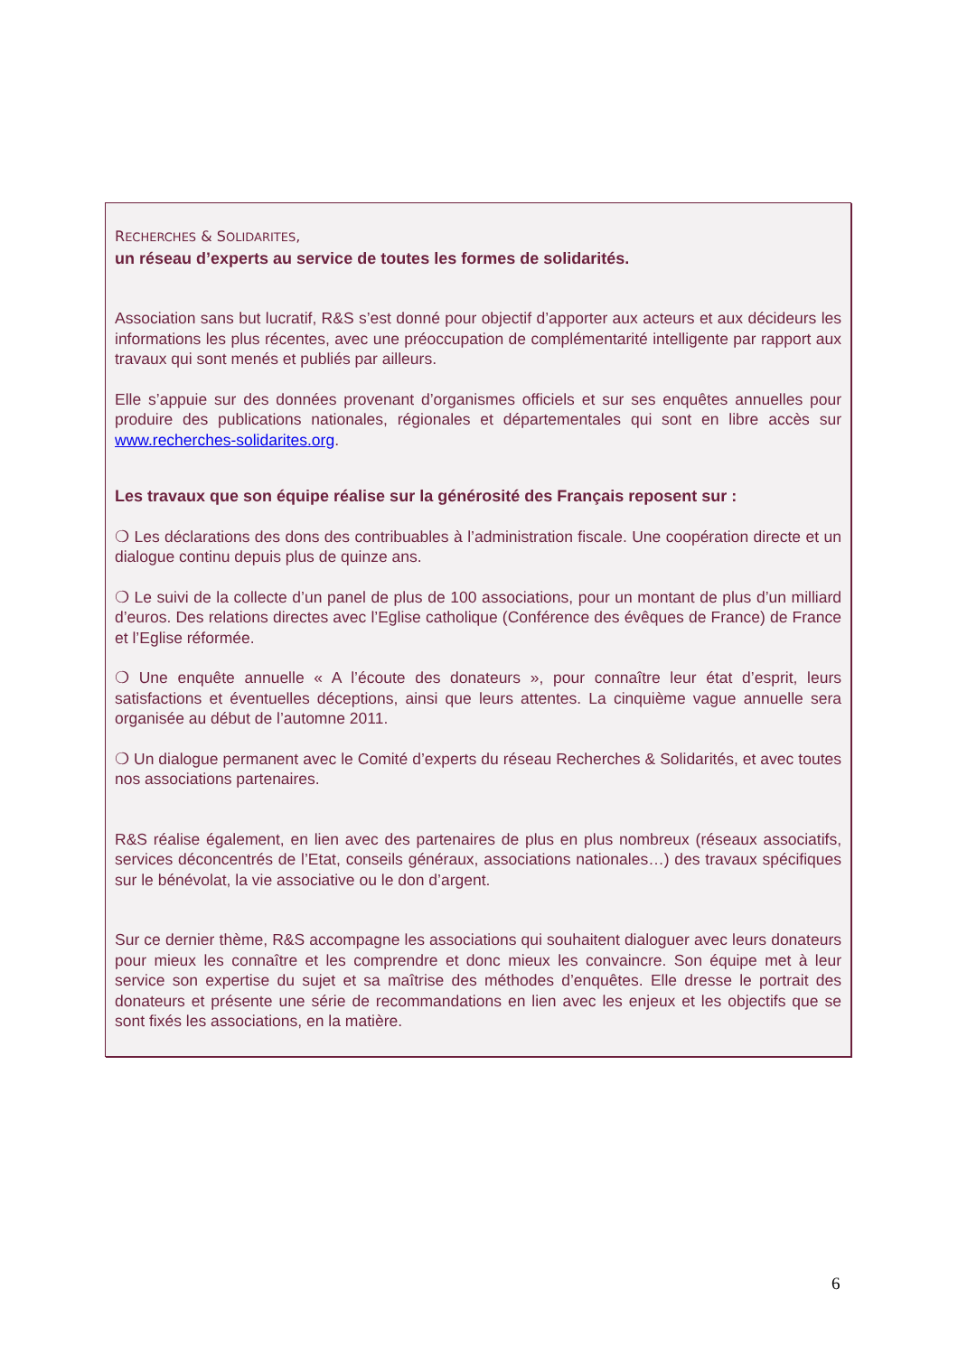RECHERCHES & SOLIDARITES,
un réseau d’experts au service de toutes les formes de solidarités.
Association sans but lucratif, R&S s’est donné pour objectif d’apporter aux acteurs et aux décideurs les informations les plus récentes, avec une préoccupation de complémentarité intelligente par rapport aux travaux qui sont menés et publiés par ailleurs.
Elle s’appuie sur des données provenant d’organismes officiels et sur ses enquêtes annuelles pour produire des publications nationales, régionales et départementales qui sont en libre accès sur www.recherches-solidarites.org.
Les travaux que son équipe réalise sur la générosité des Français reposent sur :
❍ Les déclarations des dons des contribuables à l’administration fiscale. Une coopération directe et un dialogue continu depuis plus de quinze ans.
❍ Le suivi de la collecte d’un panel de plus de 100 associations, pour un montant de plus d’un milliard d’euros. Des relations directes avec l’Eglise catholique (Conférence des évêques de France) de France et l’Eglise réformée.
❍ Une enquête annuelle « A l’écoute des donateurs », pour connaître leur état d’esprit, leurs satisfactions et éventuelles déceptions, ainsi que leurs attentes. La cinquième vague annuelle sera organisée au début de l’automne 2011.
❍ Un dialogue permanent avec le Comité d’experts du réseau Recherches & Solidarités, et avec toutes nos associations partenaires.
R&S réalise également, en lien avec des partenaires de plus en plus nombreux (réseaux associatifs, services déconcentrés de l’Etat, conseils généraux, associations nationales…) des travaux spécifiques sur le bénévolat, la vie associative ou le don d’argent.
Sur ce dernier thème, R&S accompagne les associations qui souhaitent dialoguer avec leurs donateurs pour mieux les connaître et les comprendre et donc mieux les convaincre. Son équipe met à leur service son expertise du sujet et sa maîtrise des méthodes d’enquêtes. Elle dresse le portrait des donateurs et présente une série de recommandations en lien avec les enjeux et les objectifs que se sont fixés les associations, en la matière.
6